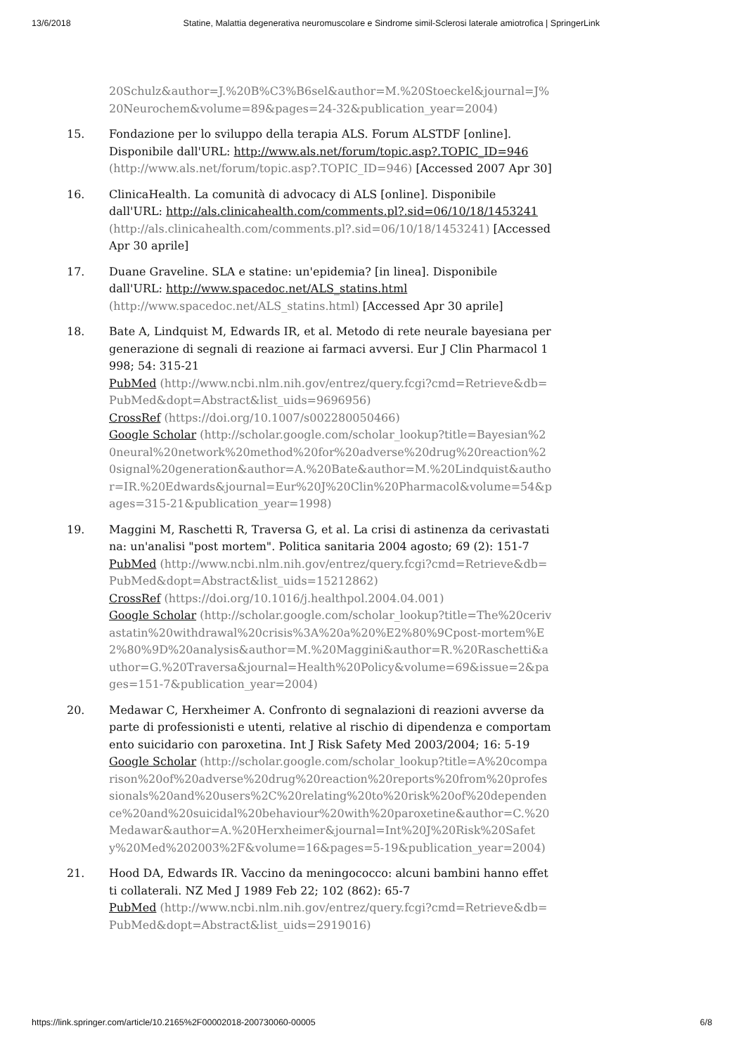13/6/2018 Statine, Malattia degenerativa neuromuscolare e Sindrome simil-Sclerosi laterale amiotrofica | SpringerLink
20Schulz&author=J.%20B%C3%B6sel&author=M.%20Stoeckel&journal=J%20Neurochem&volume=89&pages=24-32&publication_year=2004)
15. Fondazione per lo sviluppo della terapia ALS. Forum ALSTDF [online]. Disponibile dall'URL: http://www.als.net/forum/topic.asp?.TOPIC_ID=946 (http://www.als.net/forum/topic.asp?.TOPIC_ID=946) [Accessed 2007 Apr 30]
16. ClinicaHealth. La comunità di advocacy di ALS [online]. Disponibile dall'URL: http://als.clinicahealth.com/comments.pl?.sid=06/10/18/1453241 (http://als.clinicahealth.com/comments.pl?.sid=06/10/18/1453241) [Accessed Apr 30 aprile]
17. Duane Graveline. SLA e statine: un'epidemia? [in linea]. Disponibile dall'URL: http://www.spacedoc.net/ALS_statins.html
(http://www.spacedoc.net/ALS_statins.html) [Accessed Apr 30 aprile]
18. Bate A, Lindquist M, Edwards IR, et al. Metodo di rete neurale bayesiana per generazione di segnali di reazione ai farmaci avversi. Eur J Clin Pharmacol 1998; 54: 315-21
PubMed (http://www.ncbi.nlm.nih.gov/entrez/query.fcgi?cmd=Retrieve&db=PubMed&dopt=Abstract&list_uids=9696956)
CrossRef (https://doi.org/10.1007/s002280050466)
Google Scholar (http://scholar.google.com/scholar_lookup?title=Bayesian%20neural%20network%20method%20for%20adverse%20drug%20reaction%20signal%20generation&author=A.%20Bate&author=M.%20Lindquist&author=IR.%20Edwards&journal=Eur%20J%20Clin%20Pharmacol&volume=54&pages=315-21&publication_year=1998)
19. Maggini M, Raschetti R, Traversa G, et al. La crisi di astinenza da cerivastatina: un'analisi "post mortem". Politica sanitaria 2004 agosto; 69 (2): 151-7
PubMed (http://www.ncbi.nlm.nih.gov/entrez/query.fcgi?cmd=Retrieve&db=PubMed&dopt=Abstract&list_uids=15212862)
CrossRef (https://doi.org/10.1016/j.healthpol.2004.04.001)
Google Scholar (http://scholar.google.com/scholar_lookup?title=The%20cerivastatin%20withdrawal%20crisis%3A%20a%20%E2%80%9Cpost-mortem%E2%80%9D%20analysis&author=M.%20Maggini&author=R.%20Raschetti&author=G.%20Traversa&journal=Health%20Policy&volume=69&issue=2&pages=151-7&publication_year=2004)
20. Medawar C, Herxheimer A. Confronto di segnalazioni di reazioni avverse da parte di professionisti e utenti, relative al rischio di dipendenza e comportamento suicidario con paroxetina. Int J Risk Safety Med 2003/2004; 16: 5-19
Google Scholar (http://scholar.google.com/scholar_lookup?title=A%20comparison%20of%20adverse%20drug%20reaction%20reports%20from%20professionals%20and%20users%2C%20relating%20to%20risk%20of%20dependence%20and%20suicidal%20behaviour%20with%20paroxetine&author=C.%20Medawar&author=A.%20Herxheimer&journal=Int%20J%20Risk%20Safety%20Med%202003%2F&volume=16&pages=5-19&publication_year=2004)
21. Hood DA, Edwards IR. Vaccino da meningococco: alcuni bambini hanno effetti collaterali. NZ Med J 1989 Feb 22; 102 (862): 65-7
PubMed (http://www.ncbi.nlm.nih.gov/entrez/query.fcgi?cmd=Retrieve&db=PubMed&dopt=Abstract&list_uids=2919016)
https://link.springer.com/article/10.2165%2F00002018-200730060-00005 6/8